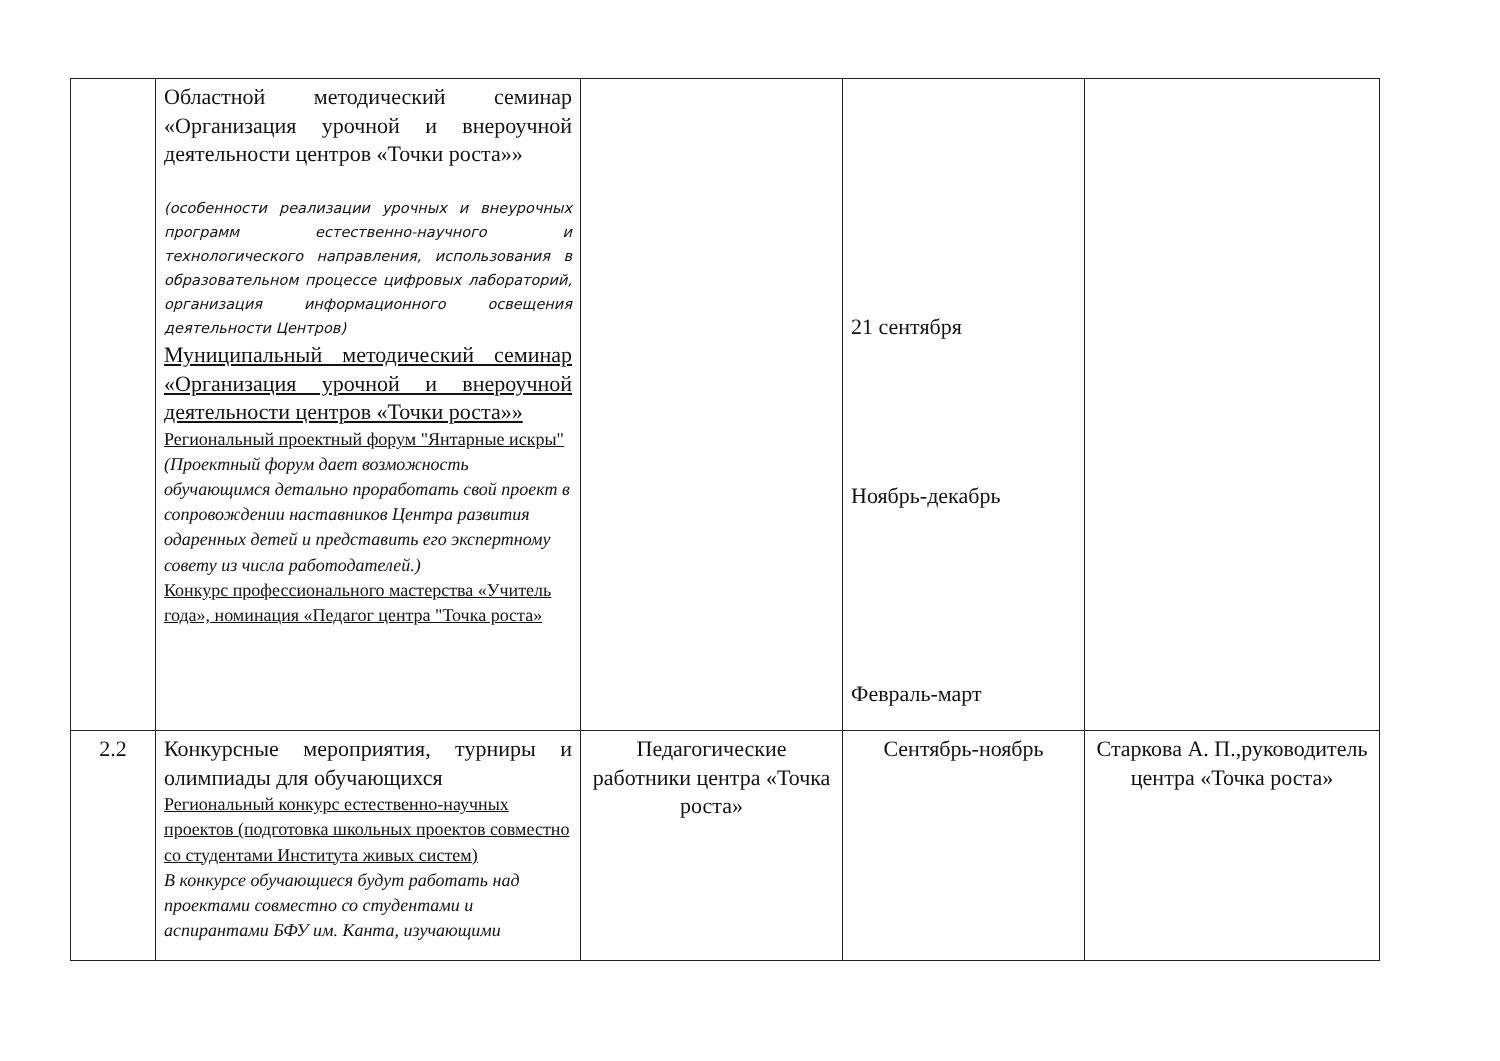| | Областной методический семинар «Организация урочной и внероучной деятельности центров «Точки роста»» (особенности реализации урочных и внеурочных программ естественно-научного и технологического направления, использования в образовательном процессе цифровых лабораторий, организация информационного освещения деятельности Центров) Муниципальный методический семинар «Организация урочной и внероучной деятельности центров «Точки роста»» Региональный проектный форум "Янтарные искры" (Проектный форум дает возможность обучающимся детально проработать свой проект в сопровождении наставников Центра развития одаренных детей и представить его экспертному совету из числа работодателей.) Конкурс профессионального мастерства «Учитель года», номинация «Педагог центра "Точка роста» | | 21 сентября Ноябрь-декабрь Февраль-март | |
| 2.2 | Конкурсные мероприятия, турниры и олимпиады для обучающихся Региональный конкурс естественно-научных проектов (подготовка школьных проектов совместно со студентами Института живых систем) В конкурсе обучающиеся будут работать над проектами совместно со студентами и аспирантами БФУ им. Канта, изучающими | Педагогические работники центра «Точка роста» | Сентябрь-ноябрь | Старкова А. П.,руководитель центра «Точка роста» |